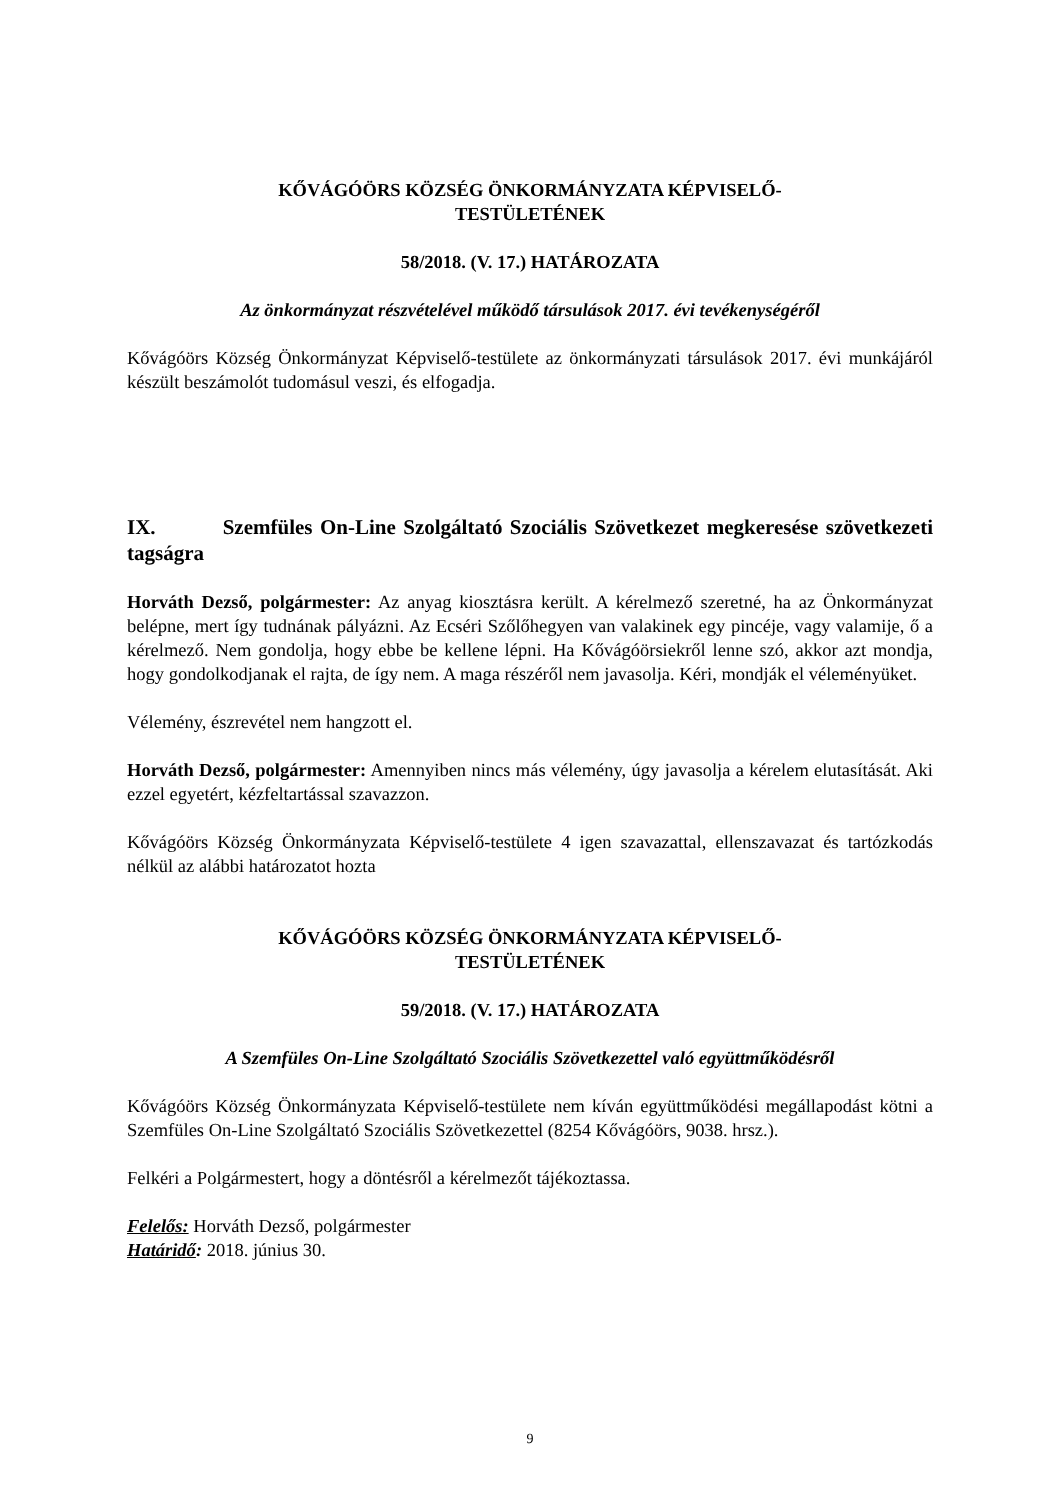KŐVÁGÓÖRS KÖZSÉG ÖNKORMÁNYZATA KÉPVISELŐ-
TESTÜLETÉNEK
58/2018. (V. 17.) HATÁROZATA
Az önkormányzat részvételével működő társulások 2017. évi tevékenységéről
Kővágóörs Község Önkormányzat Képviselő-testülete az önkormányzati társulások 2017. évi munkájáról készült beszámolót tudomásul veszi, és elfogadja.
IX. Szemfüles On-Line Szolgáltató Szociális Szövetkezet megkeresése szövetkezeti tagságra
Horváth Dezső, polgármester: Az anyag kiosztásra került. A kérelmező szeretné, ha az Önkormányzat belépne, mert így tudnának pályázni. Az Ecséri Szőlőhegyen van valakinek egy pincéje, vagy valamije, ő a kérelmező. Nem gondolja, hogy ebbe be kellene lépni. Ha Kővágóörsiekről lenne szó, akkor azt mondja, hogy gondolkodjanak el rajta, de így nem. A maga részéről nem javasolja. Kéri, mondják el véleményüket.
Vélemény, észrevétel nem hangzott el.
Horváth Dezső, polgármester: Amennyiben nincs más vélemény, úgy javasolja a kérelem elutasítását. Aki ezzel egyetért, kézfeltartással szavazzon.
Kővágóörs Község Önkormányzata Képviselő-testülete 4 igen szavazattal, ellenszavazat és tartózkodás nélkül az alábbi határozatot hozta
KŐVÁGÓÖRS KÖZSÉG ÖNKORMÁNYZATA KÉPVISELŐ-
TESTÜLETÉNEK
59/2018. (V. 17.) HATÁROZATA
A Szemfüles On-Line Szolgáltató Szociális Szövetkezettel való együttműködésről
Kővágóörs Község Önkormányzata Képviselő-testülete nem kíván együttműködési megállapodást kötni a Szemfüles On-Line Szolgáltató Szociális Szövetkezettel (8254 Kővágóörs, 9038. hrsz.).
Felkéri a Polgármestert, hogy a döntésről a kérelmezőt tájékoztassa.
Felelős: Horváth Dezső, polgármester
Határidő: 2018. június 30.
9